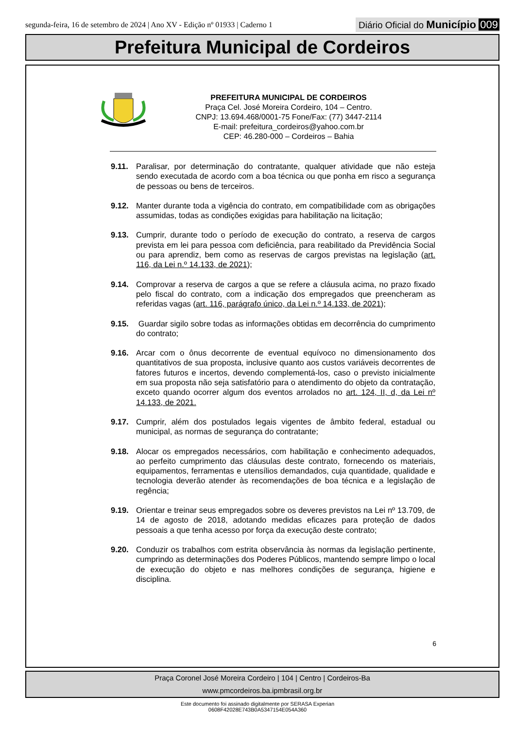segunda-feira, 16 de setembro de 2024 | Ano XV - Edição nº 01933 | Caderno 1
Diário Oficial do Município 009
Prefeitura Municipal de Cordeiros
PREFEITURA MUNICIPAL DE CORDEIROS
Praça Cel. José Moreira Cordeiro, 104 – Centro.
CNPJ: 13.694.468/0001-75 Fone/Fax: (77) 3447-2114
E-mail: prefeitura_cordeiros@yahoo.com.br
CEP: 46.280-000 – Cordeiros – Bahia
9.11. Paralisar, por determinação do contratante, qualquer atividade que não esteja sendo executada de acordo com a boa técnica ou que ponha em risco a segurança de pessoas ou bens de terceiros.
9.12. Manter durante toda a vigência do contrato, em compatibilidade com as obrigações assumidas, todas as condições exigidas para habilitação na licitação;
9.13. Cumprir, durante todo o período de execução do contrato, a reserva de cargos prevista em lei para pessoa com deficiência, para reabilitado da Previdência Social ou para aprendiz, bem como as reservas de cargos previstas na legislação (art. 116, da Lei n.º 14.133, de 2021);
9.14. Comprovar a reserva de cargos a que se refere a cláusula acima, no prazo fixado pelo fiscal do contrato, com a indicação dos empregados que preencheram as referidas vagas (art. 116, parágrafo único, da Lei n.º 14.133, de 2021);
9.15. Guardar sigilo sobre todas as informações obtidas em decorrência do cumprimento do contrato;
9.16. Arcar com o ônus decorrente de eventual equívoco no dimensionamento dos quantitativos de sua proposta, inclusive quanto aos custos variáveis decorrentes de fatores futuros e incertos, devendo complementá-los, caso o previsto inicialmente em sua proposta não seja satisfatório para o atendimento do objeto da contratação, exceto quando ocorrer algum dos eventos arrolados no art. 124, II, d, da Lei nº 14.133, de 2021.
9.17. Cumprir, além dos postulados legais vigentes de âmbito federal, estadual ou municipal, as normas de segurança do contratante;
9.18. Alocar os empregados necessários, com habilitação e conhecimento adequados, ao perfeito cumprimento das cláusulas deste contrato, fornecendo os materiais, equipamentos, ferramentas e utensílios demandados, cuja quantidade, qualidade e tecnologia deverão atender às recomendações de boa técnica e a legislação de regência;
9.19. Orientar e treinar seus empregados sobre os deveres previstos na Lei nº 13.709, de 14 de agosto de 2018, adotando medidas eficazes para proteção de dados pessoais a que tenha acesso por força da execução deste contrato;
9.20. Conduzir os trabalhos com estrita observância às normas da legislação pertinente, cumprindo as determinações dos Poderes Públicos, mantendo sempre limpo o local de execução do objeto e nas melhores condições de segurança, higiene e disciplina.
6
Praça Coronel José Moreira Cordeiro | 104 | Centro | Cordeiros-Ba
www.pmcordeiros.ba.ipmbrasil.org.br
Este documento foi assinado digitalmente por SERASA Experian
0608F42028E743B0A5347154E054A360